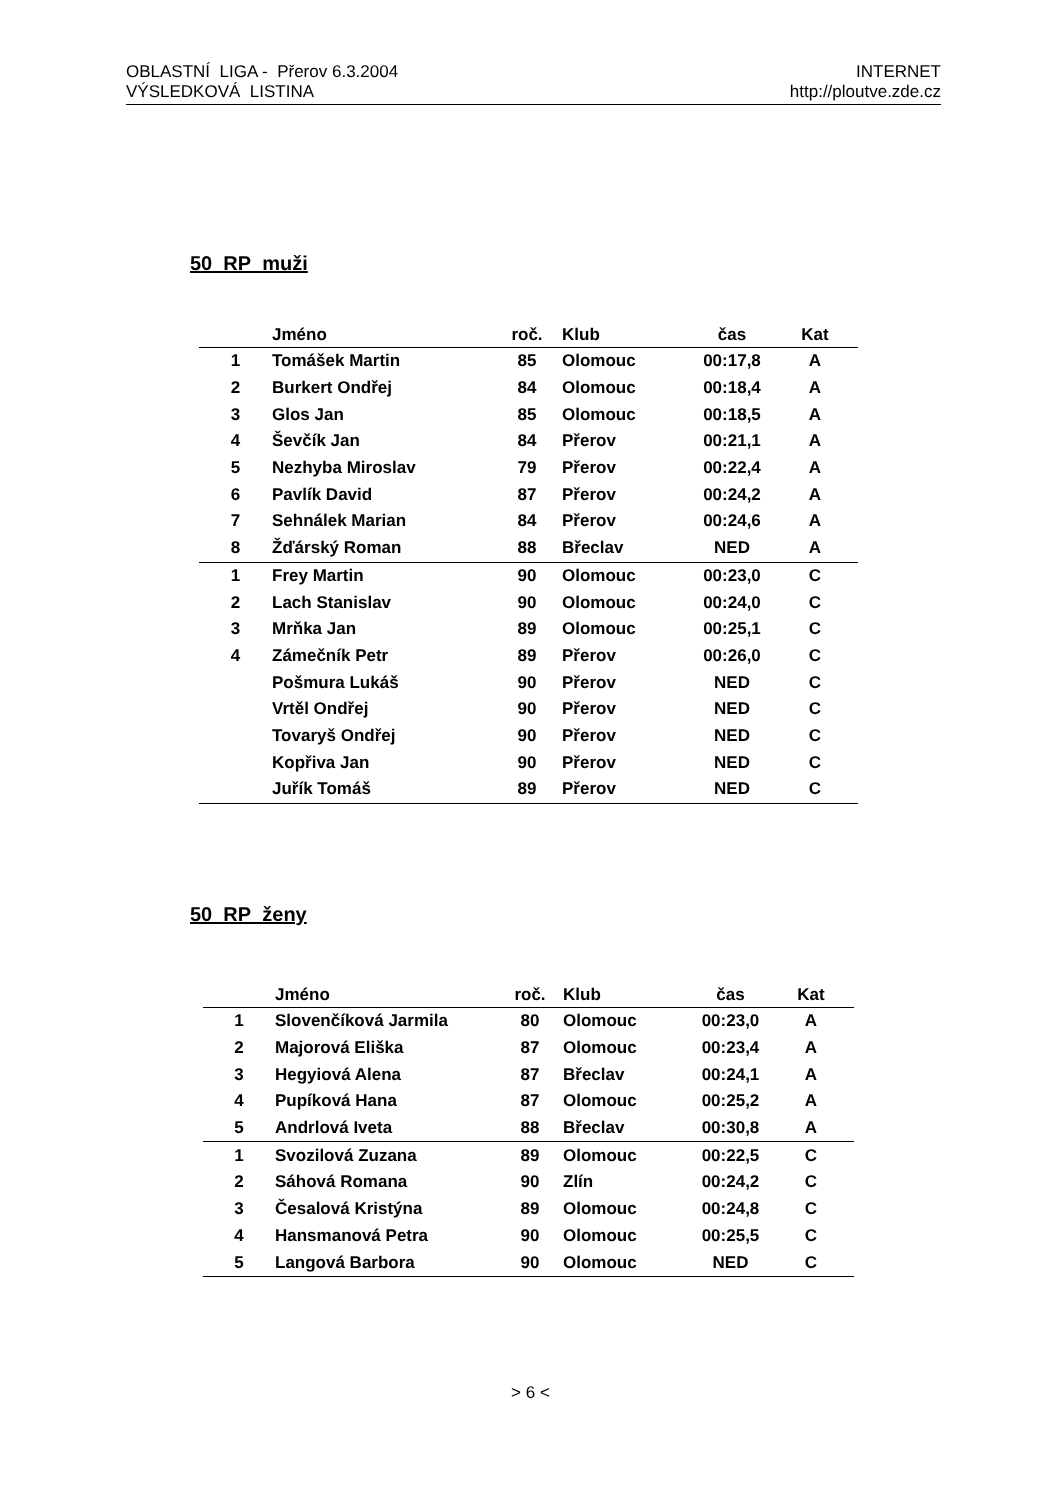OBLASTNÍ LIGA - Přerov 6.3.2004
VÝSLEDKOVÁ LISTINA
INTERNET
http://ploutve.zde.cz
50 RP muži
| | Jméno | roč. | Klub | čas | Kat |
| --- | --- | --- | --- | --- | --- |
| 1 | Tomášek Martin | 85 | Olomouc | 00:17,8 | A |
| 2 | Burkert Ondřej | 84 | Olomouc | 00:18,4 | A |
| 3 | Glos Jan | 85 | Olomouc | 00:18,5 | A |
| 4 | Ševčík Jan | 84 | Přerov | 00:21,1 | A |
| 5 | Nezhyba Miroslav | 79 | Přerov | 00:22,4 | A |
| 6 | Pavlík David | 87 | Přerov | 00:24,2 | A |
| 7 | Sehnálek Marian | 84 | Přerov | 00:24,6 | A |
| 8 | Žďárský Roman | 88 | Břeclav | NED | A |
| 1 | Frey Martin | 90 | Olomouc | 00:23,0 | C |
| 2 | Lach Stanislav | 90 | Olomouc | 00:24,0 | C |
| 3 | Mrňka Jan | 89 | Olomouc | 00:25,1 | C |
| 4 | Zámečník Petr | 89 | Přerov | 00:26,0 | C |
| | Pošmura Lukáš | 90 | Přerov | NED | C |
| | Vrtěl Ondřej | 90 | Přerov | NED | C |
| | Tovaryš Ondřej | 90 | Přerov | NED | C |
| | Kopřiva Jan | 90 | Přerov | NED | C |
| | Juřík Tomáš | 89 | Přerov | NED | C |
50 RP ženy
| | Jméno | roč. | Klub | čas | Kat |
| --- | --- | --- | --- | --- | --- |
| 1 | Slovenčíková Jarmila | 80 | Olomouc | 00:23,0 | A |
| 2 | Majorová Eliška | 87 | Olomouc | 00:23,4 | A |
| 3 | Hegyiová Alena | 87 | Břeclav | 00:24,1 | A |
| 4 | Pupíková Hana | 87 | Olomouc | 00:25,2 | A |
| 5 | Andrlová Iveta | 88 | Břeclav | 00:30,8 | A |
| 1 | Svozilová Zuzana | 89 | Olomouc | 00:22,5 | C |
| 2 | Sáhová Romana | 90 | Zlín | 00:24,2 | C |
| 3 | Česalová Kristýna | 89 | Olomouc | 00:24,8 | C |
| 4 | Hansmanová Petra | 90 | Olomouc | 00:25,5 | C |
| 5 | Langová Barbora | 90 | Olomouc | NED | C |
> 6 <